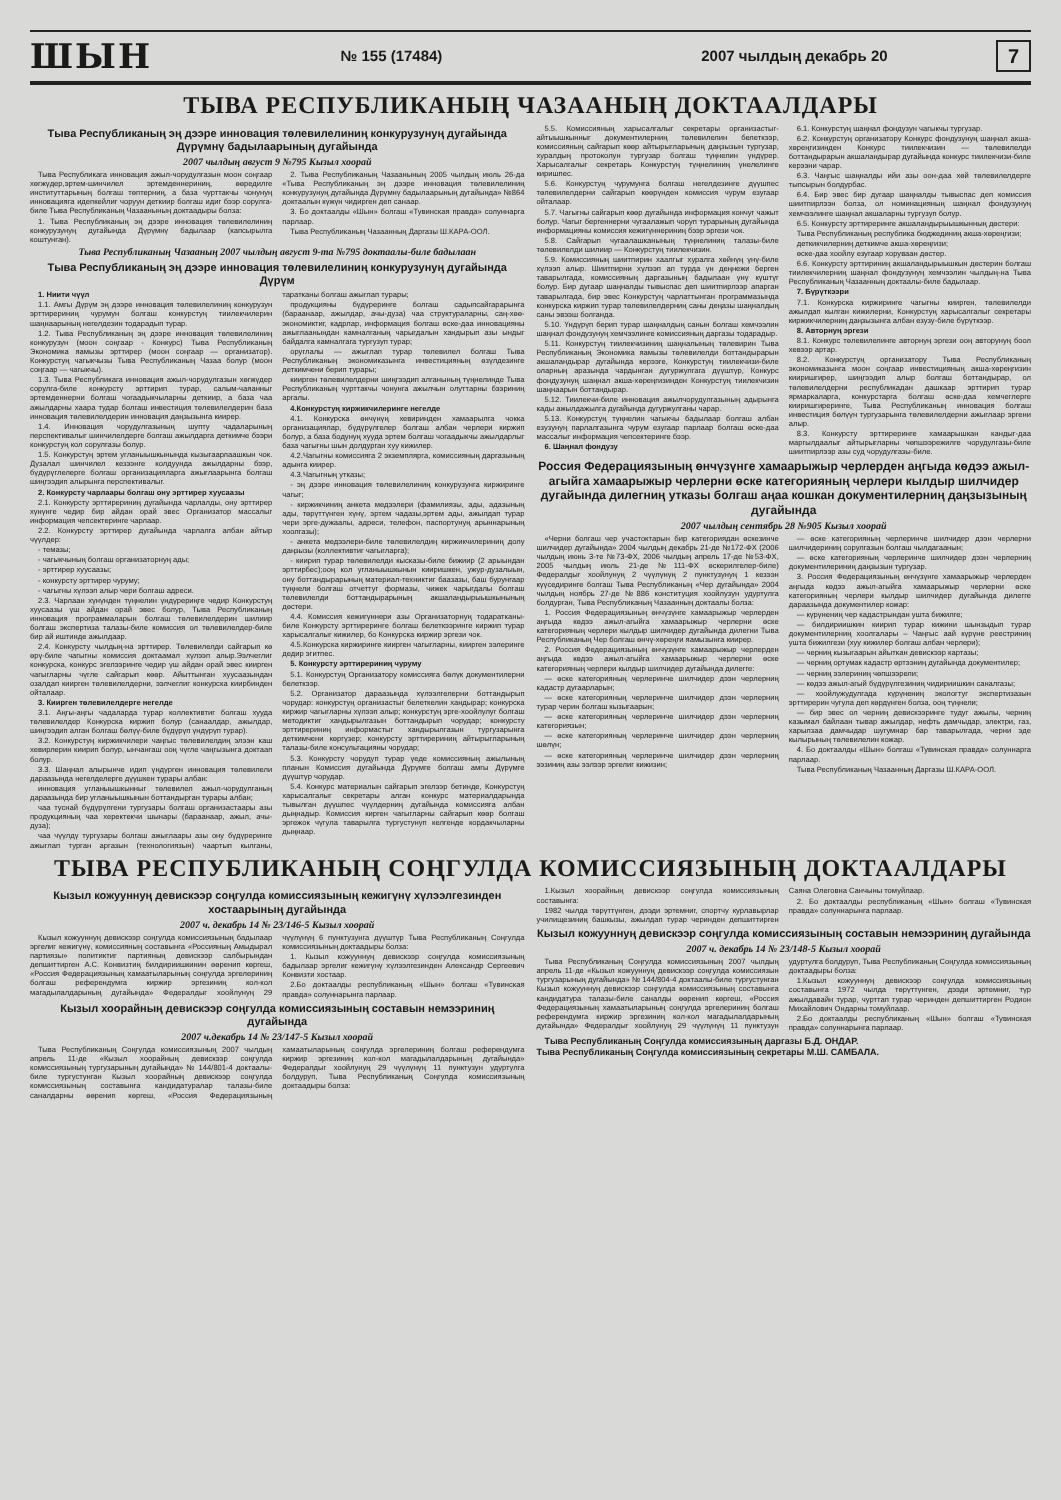ШЫН
№ 155 (17484) 2007 чылдың декабрь 20
7
ТЫВА РЕСПУБЛИКАНЫҢ ЧАЗААНЫҢ ДОКТААЛДАРЫ
Тыва Республиканың эң дээре инновация төлевилелиниң конкурузунуң дугайында Дүрүмнү бадылаарының дугайында
2007 чылдың август 9 №795 Кызыл хоорай
Тыва Республикага инновация ажыл-чорудулгазын моон соңгаар хөгжүдер,эртем-шинчилел эртемденнериниң, өөредилге институттарының болгаш төптерниң, а база чурттакчы чонунуң инновацияга идепкейлиг чоруун деткиир болгаш идиг бээр сорулга-биле Тыва Республиканың Чазаанының доктаадыры болза:
1. Тыва Республиканың эң дээре инновация төлевилелиниң конкурузунуң дугайында Дүрүмнү бадылаар (капсырылга коштунган).
2. Тыва Республиканың Чазаанының 2005 чылдың июль 26-да «Тыва Республиканың эң дээре инновация төлевилелиниң конкурузунуң дугайында Дүрүмнү бадылаарының дугайында» №864 доктаалын күжүн чидирген деп санаар.
3. Бо доктаалды «Шын» болгаш «Тувинская правда» солуннарга парлаар.
Тыва Республиканың Чазаанның Даргазы Ш.КАРА-ООЛ.
Тыва Республиканың Чазааның 2007 чылдың август 9-та №795 доктаалы-биле бадылаан
Тыва Республиканың эң дээре инновация төлевилелиниң конкурузунуң дугайында Дүрүм
1. Ниити чүүл
1.1. Амгы Дүрүм эң дээре инновация төлевилелиниң конкурузун эрттирериниң чурумун болгаш конкурстуң тиилекчилерин шаңнаарының негелдезин тодарадып турар.
1.2. Тыва Республиканың эң дээре инновация төлевилелиниң конкурузун (моон соңгаар - Конкурс) Тыва Республиканың Экономика яамызы эрттирер (моон соңгаар — организатор). Конкурстуң чагыкчызы Тыва Республиканың Чазаа болур (моон соңгаар — чагыкчы).
1.3. Тыва Республикага инновация ажыл-чорудулгазын хөгжүдер сорулга-биле конкурсту эрттирип турар, салым-чаяанныг эртемденнерни болгаш чогаадыкчыларны деткиир, а база чаа ажылдарны хаара тудар болгаш инвестиция төлевилелдерин база инновация төлевилелдерин инновация даңзызынга киирер.
1.4. Инновация чорудулгазының шупту чадаларының перспективалыг шинчилелдерге болгаш ажылдарга деткимче бээри конкурстуң кол сорулгазы болур.
1.5. Конкурстуң эртем угланыышкынында кызыгаарлаашкын чок. Дузалал шинчилел кезээнге колдуунда ажылдарны бээр, бүдүрүглелерге болгаш организацияларга ажыглаарынга болгаш шиңгээдип алырынга перспективалыг.
2. Конкурсту чарлаары болгаш ону эрттирер хуусаазы
2.1. Конкурсту эрттирериниң дугайында чарлалды, ону эрттирер хүнүнге чедир бир айдан орай эвес Организатор массалыг информация чепсектеринге чарлаар.
2.2. Конкурсту эрттирер дугайында чарлалга албан айтыр чүүлдер:
- темазы;
- чагыкчының болгаш организаторнуң ады;
- эрттирер хуусаазы;
- конкурсту эрттирер чуруму;
- чагыгны хүлээп алыр чери болгаш адреси.
2.3. Чарлаан хүнүнден түңнелин үндүрериңге чедир Конкурстуң хуусаазы үш айдан орай эвес болур, Тыва Республиканың инновация программаларын болгаш төлевилелдерин шилиир болгаш экспертиза талазы-биле комиссия ол төлевилелдер-биле бир ай иштинде ажылдаар.
2.4. Конкурсту чылдың-на эрттирер. Төлевилелди сайгарып кө өрү-биле чагыгны комиссия доктаамал хүлээп алыр.Ээлчеглиг конкурска, конкурс эгелээринге чедир үш айдан орай эвес киирген чагыгларны чүгле сайгарып көөр. Айыттынган хуусаазындан озалдап киирген төлевилелдерни, ээлчеглиг конкурска киирбинден ойталаар.
3. Киирген төлевилелдерге негелде
3.1. Аңгы-аңгы чадаларда турар коллективтиг болгаш хууда төлевилелдер Конкурска киржип болур (санаалдар, ажылдар, шиңгээдип алган болгаш бөлүү-биле бүдүрүп үндүрүп турар).
3.2. Конкурстуң киржикчилери чаңгыс төлевилелдиң элээн каш хевирлерин киирип болур, ынчангаш ооң чүгле чаңгызынга доктаап болур.
3.3. Шаңнал алырынче идип үндүрген инновация төлевилели дараазында негелделерге дүүшкен турары албан:
инновация угланыышкынныг төлевилел ажыл-чорудулганың дараазында бир угланыышкынын боттандырган турары албан;
чаа туснай бүдүрүлгени тургузары болгаш организастаары азы продукцияның чаа херектекчи шынары (бараанаар, ажыл, ачы-дуза);
чаа чүүлдү тургузары болгаш ажыглаары азы ону бүдүреринге ажыглап турган аргазын (технологиязын) чаартып кылганы, таратканы болгаш ажыглап турары;
продукцияны бүдүреринге болгаш садыпсайгарарынга (бараанаар, ажылдар, ачы-дуза) чаа структураларны, саң-хөө-экономиктиг, кадрлар, информация болгаш өске-даа инновацияны ажыглаанындан камналганың чарыгдалын хандырып азы ындыг байдалга камналгага тургузуп турар;
оруглалы — ажыглап турар төлевилел болгаш Тыва Республиканың экономиказынга инвестицияның өзүлдезинге деткимчени берип турары;
киирген төлевилелдерни шиңгээдип алганының түңнелинде Тыва Республиканың чурттакчы чонунга ажылчын олуттарны бээриниң аргалы.
4.Конкурстуң киржикчилеринге негелде
4.1. Конкурска өнчүнүң хевиринден хамаарылга чокка организациялар, бүдүрүлгелер болгаш албан черлери киржип болур, а база бодунуң хууда эртем болгаш чогаадыкчы ажылдарлыг база чагыгны шын долдурган хуу кижилер.
4.2.Чагыгны комиссияга 2 экземплярга, комиссияның даргазының адынга киирер.
4.3.Чагыгның утказы;
- эң дээре инновация төлевилелиниң конкурузунга киржиринге чагыг;
- киржикчиниң анкета медээлери (фамилиязы, ады, адазының ады, төрүттүнген хүнү, эртем чадазы,эртем ады, ажылдап турар чери эрге-дужаалы, адреси, телефон, паспортунуң арыннарының хоолгазы);
- анкета медээлери-биле төлевилелдиң киржикчилериниң долу даңзызы (коллективтиг чагыгларга);
- киирип турар төлевилелди кысказы-биле бижиир (2 арыындан эрттирбес);ооң кол угланыышкынын кииришкен, ужур-дузалыын, ону боттандырарының материал-техниктиг баазазы, баш бурунгаар түңнели болгаш отчеттуг формазы, чижек чарыгдалы болгаш төлевилелди боттандырарының акшаландырыышкынының дөстери.
4.4. Комиссия кежигүннери азы Организаторнуң тодаратканы-биле Конкурсту эрттиреринге болгаш белеткээринге киржип турар харысалгалыг кижилер, бо Конкурска киржир эргези чок.
4.5.Конкурска киржиринге киирген чагыгларны, киирген ээлеринге дедир эгитпес.
5. Конкурсту эрттирериниң чуруму
5.1. Конкурстуң Организатору комиссияга бөлүк документилерни белеткээр.
5.2. Организатор дараазында хүлээлгелерни боттандырып чорудар: конкурстуң организастыг белеткелин хандырар; конкурска киржир чагыгларны хүлээп алыр; конкурстуң эрге-хоойлулуг болгаш методиктиг хандырылгазын боттандырып чорудар; конкурсту эрттирериниң информастыг хандырылгазын тургузарынга деткимчени көргүзер; конкурсту эрттирериниң айтырыгларының талазы-биле консультацияны чорудар;
5.3. Конкурсту чорудуп турар үеде комиссияның ажылының планын Комиссия дугайында Дүрүмге болгаш амгы Дүрүмге дүүштүр чорудар.
5.4. Конкурс материалын сайгарып эгелээр бетинде, Конкурстуң харысалгалыг секретары алган конкурс материалдарында тывылган дүүшпес чүүлдерниң дугайында комиссияга албан дыңнадыр. Комиссия кирген чагыгларны сайгарып көөр болгаш эргежок чүгула таварылга тургустунуп келгенде кордакчыларны дыңнаар.
5.5. Комиссияның харысалгалыг секретары организастыг-айтыышкынныг документилерниң төлевилелин белеткээр, комиссияның сайгарып көөр айтырыгларының даңзызын тургузар, хуралдың протоколун тургузар болгаш түңнелин үндүрер. Харысалгалыг секретарь Конкурстуң түңнелиниң үнелелинге киришпес.
5.6. Конкурстуң чурумунга болгаш негелдезинге дүүшпес төлевилелдерни сайгарып көөрүнден комиссия чурум езугаар ойталаар.
5.7. Чагыгны сайгарып көөр дугайында информация кончуг чажыт болур. Чагыг бергеннерни чугаалажып чоруп турарының дугайында информацияны комиссия кежигүннериниң бээр эргези чок.
5.8. Сайгарып чугаалашканының түңнелиниң талазы-биле төлевилелди шилиир — Конкурстуң тиилекчизин.
5.9. Комиссияның шиитпирин хаалгыг хуралга хөйнүң үнү-биле хүлээп алыр. Шиитпирни хүлээп ап турда үн деңнежи берген таварылгада, комиссияның даргазының бадылаан үнү күштүг болур. Бир дугаар шаңналды тывыспас деп шиитпирлээр апарган таварылгада, бир эвес Конкурстуң чарлаттынган программазында конкурска киржип турар төлевилелдерниң саны деңазы шаңналдың саны эвээш болганда.
5.10. Үндүрүп берип турар шаңналдың санын болгаш хемчээлин шаңнал фондузунуң хемчээлинге комиссияның даргазы тодарадыр.
5.11. Конкурстуң тиилекчизиниң шаңналының төлевирин Тыва Республиканың Экономика яамызы төлевилелди боттандырарын акшаландырар дугайында керээге, Конкурстуң тиилекчизи-биле оларның аразында чардынган дугуржулгага дүүштүр, Конкурс фондузунуң шаңнал акша-хөреңгизинден Конкурстуң тиилекчизин шаңнаарын боттандырар.
5.12. Тиилекчи-биле инновация ажылчорудулгазының адырынга кады ажылдажылга дугайында дугуржулганы чарар.
5.13. Конкурстуң түңнелин чагыкчы бадылаар болгаш албан езузунуң парлалгазынга чурум езугаар парлаар болгаш өске-даа массалыг информация чепсектеринге бээр.
6. Шаңнал фондузу
6.1. Конкурстуң шаңнал фондузун чагыкчы тургузар.
6.2. Конкурстуң организатору Конкурс фондузунуң шаңнал акша-хөреңгизинден Конкурс тиилекчизин — төлевилелди боттандырарын акшаландырар дугайында конкурс тиилекчизи-биле керээни чарар.
6.3. Чаңгыс шаңналды ийи азы оон-даа хөй төлевилелдерге тыпсырын болдурбас.
6.4. Бир эвес бир дугаар шаңналды тывыспас деп комиссия шиитпирлээн болза, ол номинацияның шаңнал фондузунуң хемчээлинге шаңнал акшаларны тургузуп болур.
6.5. Конкурсту эрттиреринге акшаландырыышкынның дөстери:
Тыва Республиканың республика бюджединиң акша-хөреңгизи;
деткикчилерниң деткимче акша-хөреңгизи;
өске-даа хоойлу езугаар хоруваан дөстер.
6.6. Конкурсту эрттириниң акшаландырыышкын дөстерин болгаш тиилекчилерниң шаңнал фондузунуң хемчээлин чылдың-на Тыва Республиканың Чазаанның доктаалы-биле бадылаар.
7. Бүрүткээри
7.1. Конкурска киржиринге чагыгны киирген, төлевилелди ажылдап кылган кижилерни, Конкурстуң харысалгалыг секретары киржикчилерниң даңзызынга албан езузу-биле бүрүткээр.
8. Авторнуң эргези
8.1. Конкурс төлевилелинге авторнуң эргези ооң авторунуң боол хевээр артар.
8.2. Конкурстуң организатору Тыва Республиканың экономиказынга моон соңгаар инвестицияның акша-хөреңгизин кииришгирер, шиңгээдип алыр болгаш боттандырар, ол төлевилелдерни республикадан дашкаар эрттирип турар ярмаркаларга, конкурстарга болгаш өске-даа хемчеглерге кииришгиреринге, Тыва Республиканың инновация болгаш инвестиция бөлүүн тургузарынга төлевилелдерни ажыглаар эргени алыр.
8.3. Конкурсту эрттиреринге хамаарышкан кандыг-даа маргылдаалыг айтырыгларны чөпшээрежилге чорудулгазы-биле шиитпирлээр азы суд чорудулгазы-биле.
Россия Федерациязының өнчүзүнге хамаарыжыр черлерден аңгыда көдээ ажыл-агыйга хамаарыжыр черлерни өске категорияның черлери кылдыр шилчидер дугайында дилегниң утказы болгаш аңаа кошкан документилерниң даңзызының дугайында
2007 чылдың сентябрь 28 №905 Кызыл хоорай
«Черни болгаш чер участоктарын бир категориядан өскезинче шилчидер дугайында» 2004 чылдың декабрь 21-де №172-ФХ (2006 чылдың июнь 3-те №73-ФХ, 2006 чылдың апрель 17-де №53-ФХ, 2005 чылдың июль 21-де №111-ФХ өскерилгелер-биле) Федералдыг хоойлунуң 2 чүүлүнүң 2 пунктузунуң 1 кезээн күүседиринге болгаш Тыва Республиканың «Чер дугайында» 2004 чылдың ноябрь 27-де №886 конституция хоойлузун удуртулга болдурган, Тыва Республиканың Чазаанның доктаалы болза:
1. Россия Федерациязының өнчүзүнге хамаарыжыр черлерден аңгыда көдээ ажыл-агыйга хамаарыжыр черлерни өске категорияның черлери кылдыр шилчидер дугайында дилегни Тыва Республиканың Чер болгаш өнчү-хөреңги яамызынга киирер.
2. Россия Федерациязының өнчүзүнге хамаарыжыр черлерден аңгыда көдээ ажыл-агыйга хамаарыжыр черлерни өске категорияның черлери кылдыр шилчидер дугайында дилегге:
— өске категорияның черлеринче шилчидер дээн черлерниң кадастр дугаарларын;
— өске категорияның черлеринче шилчидер дээн черлерниң турар черин болгаш кызыгаарын;
— өске категорияның черлеринче шилчидер дээн черлерниң категориязын;
— өске категорияның черлеринче шилчидер дээн черлерниң шөлүн;
— өске категорияның черлеринче шилчидер дээн черлерниң ээзиниң азы ээлээр эргелиг кижизин;
— өске категорияның черлеринче шилчидер дээн черлерни шилчидериниң сорулгазын болгаш чылдагаанын;
— өске категорияның черлеринче шилчидер дээн черлерниң документилериниң даңзызын тургузар.
3. Россия Федерациязының өнчүзүнге хамаарыжыр черлерден аңгыда көдээ ажыл-агыйга хамаарыжыр черлерни өске категорияның черлери кылдыр шилчидер дугайында дилегге дараазында документилер кожар:
— күрүнениң чер кадастрындан ушта бижилге;
— билдириишкин киирип турар кижини шынзыдып турар документилерниң хоолгалары – Чаңгыс аай күрүне реестриниң ушта бижилгези (хуу кижилер болгаш албан черлери);
— черниң кызыгаарын айыткан девискээр картазы;
— черниң ортумак кадастр өртээниң дугайында документилер;
— черниң ээлериниң чөпшээрели;
— көдээ ажыл-агый бүдүрүлгезиниң чидириишкин саналгазы;
— хоойлужудулгада күрүнениң экологтуг экспертизазын эрттирерин чугула деп көрдүнген болза, ооң түңнели;
— бир эвес ол черниң девискээринге тудуг ажылы, черниң казымал байлаан тывар ажылдар, нефть дамчыдар, электри, газ, харылзаа дамчыдар шугумнар бар таварылгада, черни эде кылырының төлевилелин кожар.
4. Бо доктаалды «Шын» болгаш «Тувинская правда» солуннарга парлаар.
Тыва Республиканың Чазаанның Даргазы Ш.КАРА-ООЛ.
ТЫВА РЕСПУБЛИКАНЫҢ СОҢГУЛДА КОМИССИЯЗЫНЫҢ ДОКТААЛДАРЫ
Кызыл кожууннуң девискээр соңгулда комиссиязының кежигүнү хүлээлгезинден хостаарының дугайында
2007 ч. декабрь 14 № 23/146-5 Кызыл хоорай
Кызыл кожууннуң девискээр соңгулда комиссиязының бадылаар эргелиг кежигүнү, комиссияның составынга «Россияның Амыдырал партиязы» политиктиг партияның девискээр салбырындан депшиттирген А.С. Конвизтиң билдириишкинин өөренип көргеш, «Россия Федерациязының хамаатыларының соңгулда эргелериниң болгаш референдумга киржир эргезиниң кол-кол магадылалдарының дугайында» Федералдыг хоойлунуң 29 чүүлүнүң 6 пунктузунга дүүштүр Тыва Республиканың Соңгулда комиссиязының доктаадыры болза:
1. Кызыл кожууннуң девискээр соңгулда комиссиязының бадылаар эргелиг кежигүнү хүлээлгезинден Александр Сергеевич Конвизти хостаар.
2.Бо доктаалды республиканың «Шын» болгаш «Тувинская правда» солуннарынга парлаар.
Кызыл хоорайның девискээр соңгулда комиссиязының составын немээриниң дугайында
2007 ч.декабрь 14 № 23/147-5 Кызыл хоорай
Тыва Республиканың Соңгулда комиссиязының 2007 чылдың апрель 11-де «Кызыл хоорайның девискээр соңгулда комиссиязының тургузарының дугайында» № 144/801-4 доктаалы-биле тургустунган Кызыл хоорайның девискээр соңгулда комиссиязының составынга кандидатуралар талазы-биле саналдарны өөренип көргеш, «Россия Федерациязының хамаатыларының соңгулда эргелериниң болгаш референдумга киржир эргезиниң кол-кол магадылалдарының дугайында» Федералдыг хоойлунуң 29 чүүлүнүң 11 пунктузун удуртулга болдуруп, Тыва Республиканың Соңгулда комиссиязының доктаадыры болза:
1.Кызыл хоорайның девискээр соңгулда комиссиязының составынга:
1982 чылда төрүттүнген, дээди эртемниг, спортчу курлавырлар училищезиниң башкызы, ажылдап турар черинден депшиттирген Саяна Олеговна Санчыны томуйлаар.
2. Бо доктаалды республиканың «Шын» болгаш «Тувинская правда» солуннарынга парлаар.
Кызыл кожууннуң девискээр соңгулда комиссиязының составын немээриниң дугайында
2007 ч. декабрь 14 № 23/148-5 Кызыл хоорай
Тыва Республиканың Соңгулда комиссиязының 2007 чылдың апрель 11-де «Кызыл кожууннуң девискээр соңгулда комиссиязын тургузарының дугайында» № 144/804-4 доктаалы-биле тургустунган Кызыл кожууннуң девискээр соңгулда комиссиязының составынга кандидатура талазы-биле саналды өөренип көргеш, «Россия Федерациязының хамаатыларының соңгулда эргелериниң болгаш референдумга киржир эргезиниң кол-кол магадылалдарының дугайында» Федералдыг хоойлунуң 29 чүүлүнүң 11 пунктузун удуртулга болдуруп, Тыва Республиканың Соңгулда комиссиязының доктаадыры болза:
1.Кызыл кожууннуң девискээр соңгулда комиссиязының составынга 1972 чылда төрүттүнген, дээди эртемниг, түр ажылдавайн турар, чурттап турар черинден депшиттирген Родион Михайлович Ондарны томуйлаар.
2.Бо доктаалды республиканың «Шын» болгаш «Тувинская правда» солуннарынга парлаар.
Тыва Республиканың Соңгулда комиссиязының даргазы Б.Д. ОНДАР.
Тыва Республиканың Соңгулда комиссиязының секретары М.Ш. САМБАЛА.